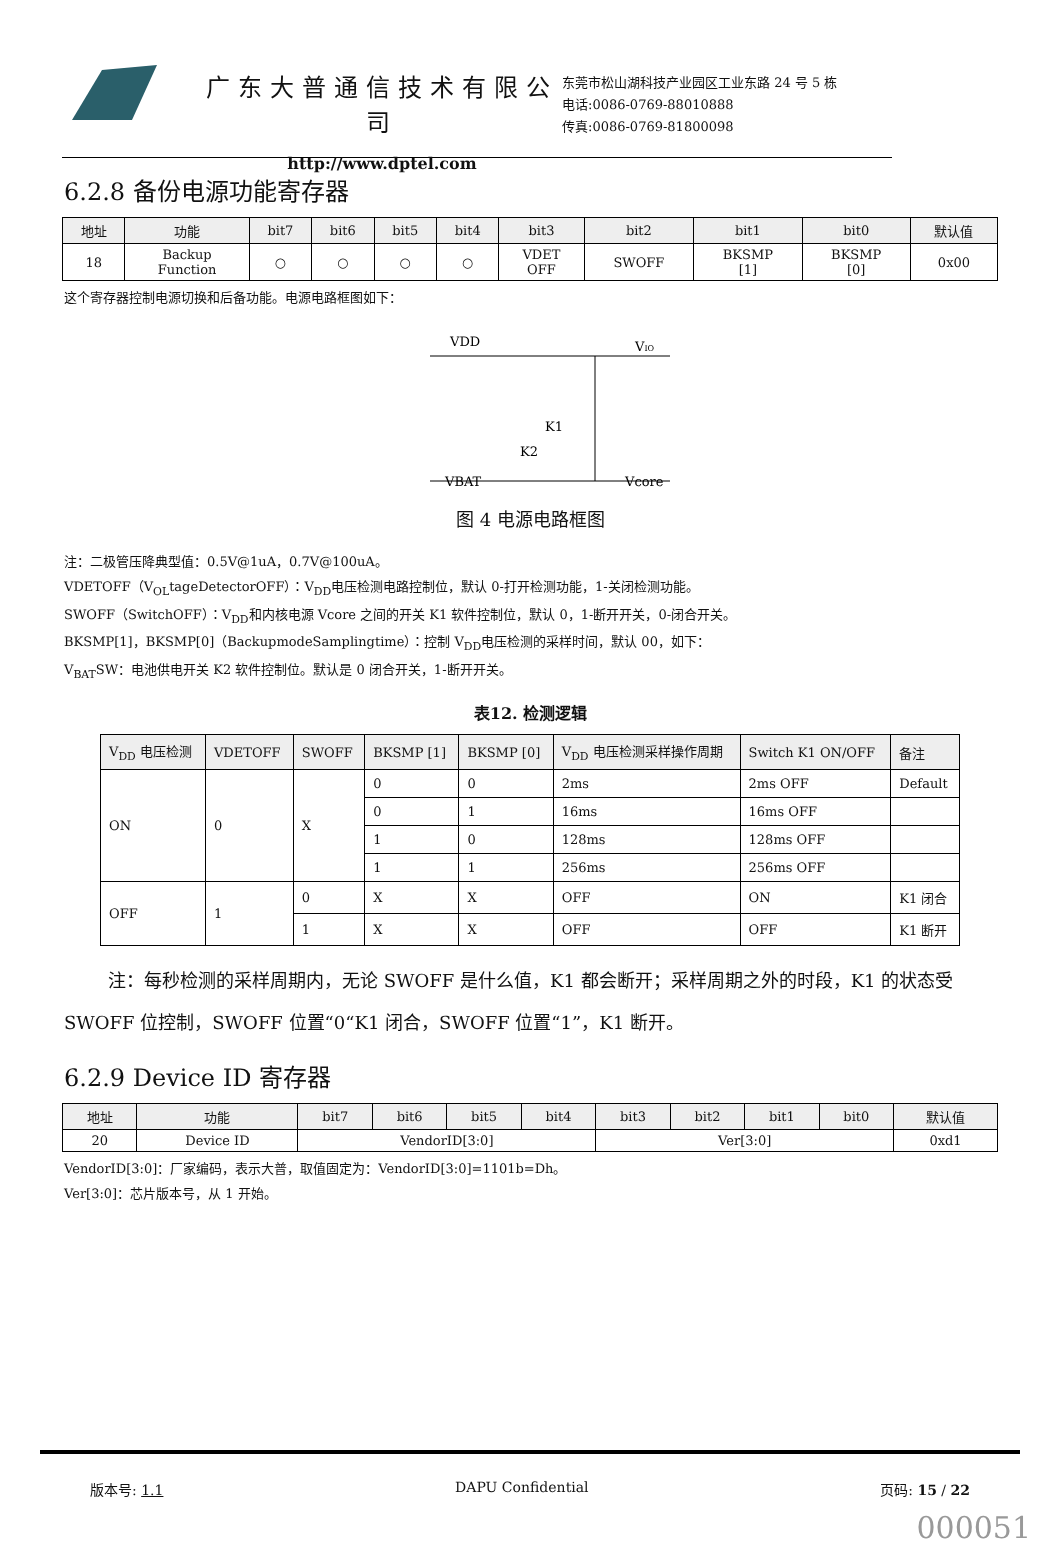广东大普通信技术有限公司
http://www.dptel.com
东莞市松山湖科技产业园区工业东路 24 号 5 栋
电话:0086-0769-88010888
传真:0086-0769-81800098
6.2.8 备份电源功能寄存器
| 地址 | 功能 | bit7 | bit6 | bit5 | bit4 | bit3 | bit2 | bit1 | bit0 | 默认值 |
| --- | --- | --- | --- | --- | --- | --- | --- | --- | --- | --- |
| 18 | Backup Function | ○ | ○ | ○ | ○ | VDET OFF | SWOFF | BKSMP [1] | BKSMP [0] | 0x00 |
这个寄存器控制电源切换和后备功能。电源电路框图如下：
VDD
VIO
K1
K2
VBAT
Vcore
图 4 电源电路框图
注：二极管压降典型值：0.5V@1uA，0.7V@100uA。
VDETOFF（V<sub>OL</sub>tageDetectorOFF）：V<sub>DD</sub>电压检测电路控制位，默认 0-打开检测功能，1-关闭检测功能。
SWOFF（SwitchOFF）：V<sub>DD</sub>和内核电源 Vcore 之间的开关 K1 软件控制位，默认 0，1-断开开关，0-闭合开关。
BKSMP[1]，BKSMP[0]（BackupmodeSamplingtime）：控制 V<sub>DD</sub>电压检测的采样时间，默认 00，如下：
V<sub>BAT</sub>SW：电池供电开关 K2 软件控制位。默认是 0 闭合开关，1-断开开关。
表12. 检测逻辑
| V<sub>DD</sub> 电压检测 | VDETOFF | SWOFF | BKSMP [1] | BKSMP [0] | V<sub>DD</sub> 电压检测采样操作周期 | Switch K1 ON/OFF | 备注 |
| --- | --- | --- | --- | --- | --- | --- | --- |
| ON | 0 | X | 0 | 0 | 2ms | 2ms OFF | Default |
| | | | 0 | 1 | 16ms | 16ms OFF | |
| | | | 1 | 0 | 128ms | 128ms OFF | |
| | | | 1 | 1 | 256ms | 256ms OFF | |
| OFF | 1 | 0 | X | X | OFF | ON | K1 闭合 |
| | | 1 | X | X | OFF | OFF | K1 断开 |
注：每秒检测的采样周期内，无论 SWOFF 是什么值，K1 都会断开；采样周期之外的时段，K1 的状态受 SWOFF 位控制，SWOFF 位置“0“K1 闭合，SWOFF 位置“1”，K1 断开。
6.2.9 Device ID 寄存器
| 地址 | 功能 | bit7 | bit6 | bit5 | bit4 | bit3 | bit2 | bit1 | bit0 | 默认值 |
| --- | --- | --- | --- | --- | --- | --- | --- | --- | --- | --- |
| 20 | Device ID | VendorID[3:0] | | | | Ver[3:0] | | | | 0xd1 |
VendorID[3:0]：厂家编码，表示大普，取值固定为：VendorID[3:0]=1101b=Dh。
Ver[3:0]：芯片版本号，从 1 开始。
版本号: 1.1 DAPU Confidential 页码: 15 / 22
000051